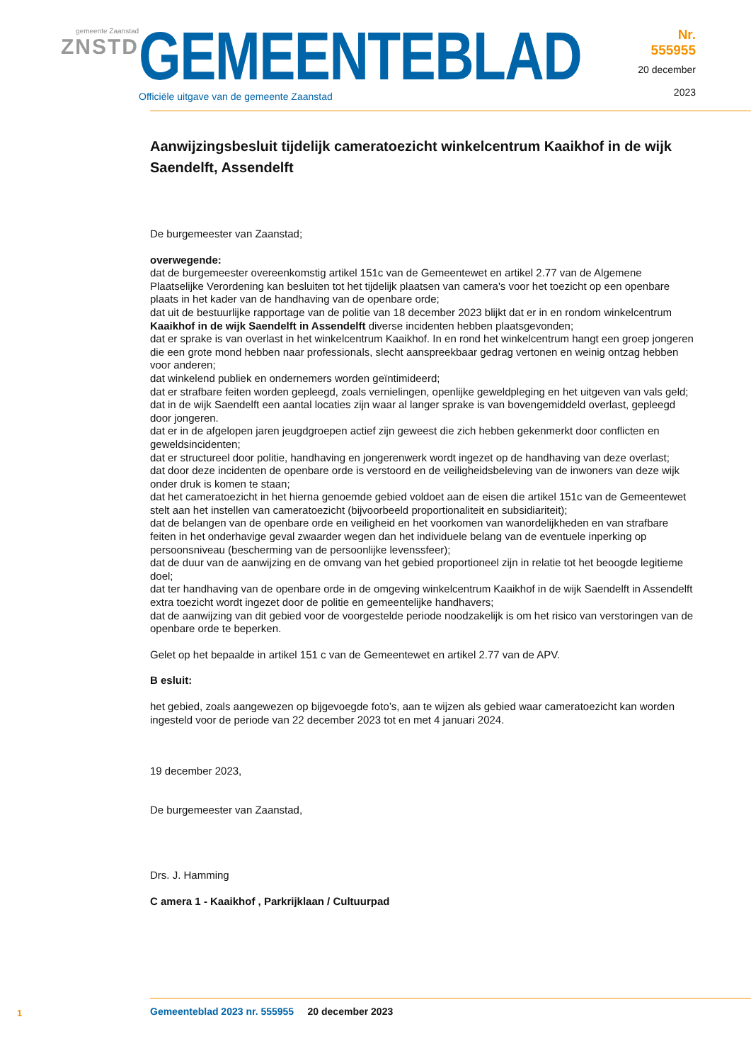gemeente Zaanstad
ZNSTD
GEMEENTEBLAD
Officiële uitgave van de gemeente Zaanstad
Nr. 555955
20 december
2023
Aanwijzingsbesluit tijdelijk cameratoezicht winkelcentrum Kaaikhof in de wijk Saendelft, Assendelft
De burgemeester van Zaanstad;
overwegende:
dat de burgemeester overeenkomstig artikel 151c van de Gemeentewet en artikel 2.77 van de Algemene Plaatselijke Verordening kan besluiten tot het tijdelijk plaatsen van camera's voor het toezicht op een openbare plaats in het kader van de handhaving van de openbare orde;
dat uit de bestuurlijke rapportage van de politie van 18 december 2023 blijkt dat er in en rondom winkelcentrum Kaaikhof in de wijk Saendelft in Assendelft diverse incidenten hebben plaatsgevonden;
dat er sprake is van overlast in het winkelcentrum Kaaikhof. In en rond het winkelcentrum hangt een groep jongeren die een grote mond hebben naar professionals, slecht aanspreekbaar gedrag vertonen en weinig ontzag hebben voor anderen;
dat winkelend publiek en ondernemers worden geïntimideerd;
dat er strafbare feiten worden gepleegd, zoals vernielingen, openlijke geweldpleging en het uitgeven van vals geld;
dat in de wijk Saendelft een aantal locaties zijn waar al langer sprake is van bovengemiddeld overlast, gepleegd door jongeren.
dat er in de afgelopen jaren jeugdgroepen actief zijn geweest die zich hebben gekenmerkt door conflicten en geweldsincidenten;
dat er structureel door politie, handhaving en jongerenwerk wordt ingezet op de handhaving van deze overlast;
dat door deze incidenten de openbare orde is verstoord en de veiligheidsbeleving van de inwoners van deze wijk onder druk is komen te staan;
dat het cameratoezicht in het hierna genoemde gebied voldoet aan de eisen die artikel 151c van de Gemeentewet stelt aan het instellen van cameratoezicht (bijvoorbeeld proportionaliteit en subsidiariteit);
dat de belangen van de openbare orde en veiligheid en het voorkomen van wanordelijkheden en van strafbare feiten in het onderhavige geval zwaarder wegen dan het individuele belang van de eventuele inperking op persoonsniveau (bescherming van de persoonlijke levenssfeer);
dat de duur van de aanwijzing en de omvang van het gebied proportioneel zijn in relatie tot het beoogde legitieme doel;
dat ter handhaving van de openbare orde in de omgeving winkelcentrum Kaaikhof in de wijk Saendelft in Assendelft extra toezicht wordt ingezet door de politie en gemeentelijke handhavers;
dat de aanwijzing van dit gebied voor de voorgestelde periode noodzakelijk is om het risico van verstoringen van de openbare orde te beperken.
Gelet op het bepaalde in artikel 151 c van de Gemeentewet en artikel 2.77 van de APV.
B esluit:
het gebied, zoals aangewezen op bijgevoegde foto’s, aan te wijzen als gebied waar cameratoezicht kan worden ingesteld voor de periode van 22 december 2023 tot en met 4 januari 2024.
19 december 2023,
De burgemeester van Zaanstad,
Drs. J. Hamming
C amera 1 - Kaaikhof , Parkrijklaan / Cultuurpad
1
Gemeenteblad 2023 nr. 555955 20 december 2023